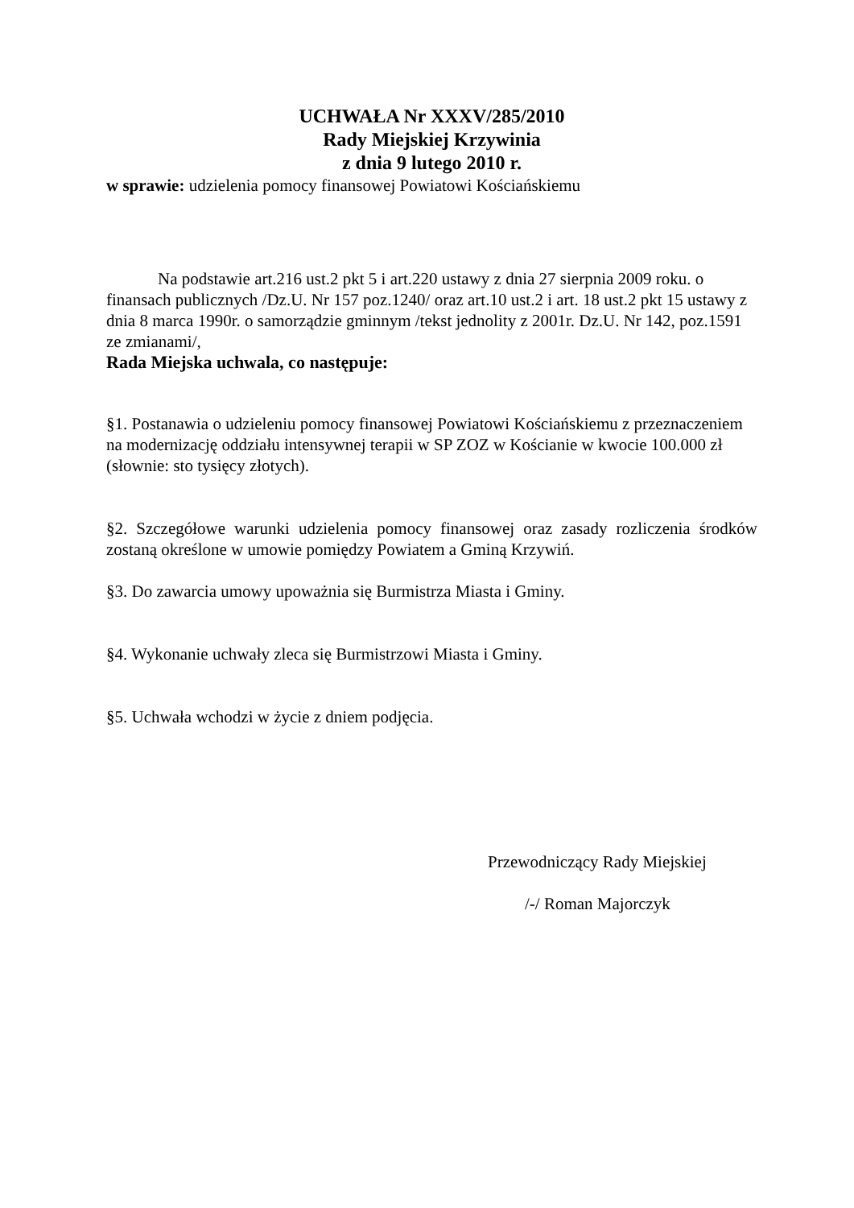UCHWAŁA Nr XXXV/285/2010
Rady Miejskiej Krzywinia
z dnia 9 lutego 2010 r.
w sprawie: udzielenia pomocy finansowej Powiatowi Kościańskiemu
Na podstawie art.216 ust.2 pkt 5 i art.220 ustawy z dnia 27 sierpnia 2009 roku. o finansach publicznych /Dz.U. Nr 157 poz.1240/ oraz art.10 ust.2 i art. 18 ust.2 pkt 15 ustawy z dnia 8 marca 1990r. o samorządzie gminnym /tekst jednolity z 2001r. Dz.U. Nr 142, poz.1591 ze zmianami/,
Rada Miejska uchwala, co następuje:
§1. Postanawia o udzieleniu pomocy finansowej Powiatowi Kościańskiemu z przeznaczeniem na modernizację oddziału intensywnej terapii w SP ZOZ w Kościanie w kwocie 100.000 zł (słownie: sto tysięcy złotych).
§2. Szczegółowe warunki udzielenia pomocy finansowej oraz zasady rozliczenia środków zostaną określone w umowie pomiędzy Powiatem a Gminą Krzywiń.
§3. Do zawarcia umowy upoważnia się Burmistrza Miasta i Gminy.
§4. Wykonanie uchwały zleca się Burmistrzowi Miasta i Gminy.
§5. Uchwała wchodzi w życie z dniem podjęcia.
Przewodniczący Rady Miejskiej
/-/ Roman Majorczyk